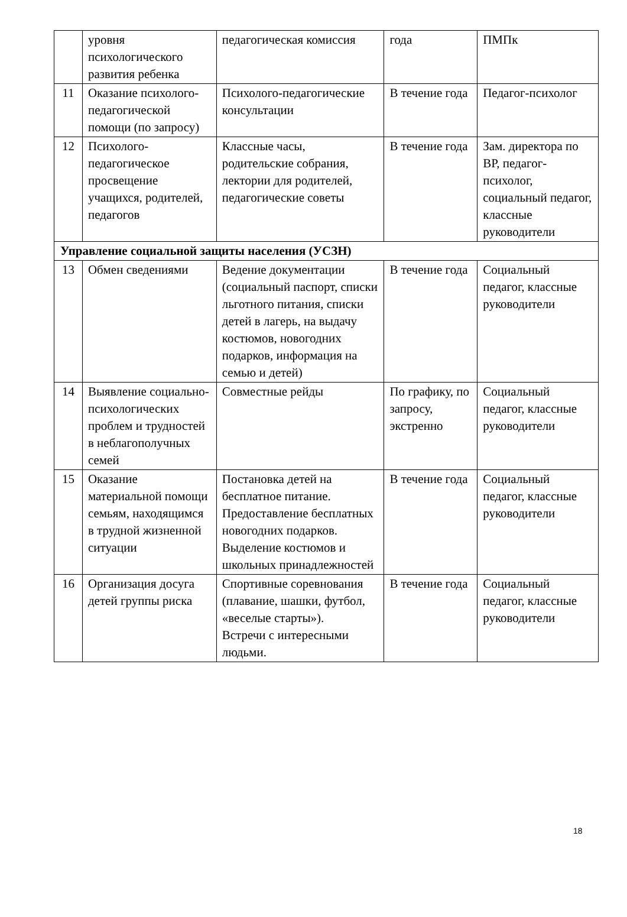| | уровня психологического развития ребенка | педагогическая комиссия | года | ПМПк |
| 11 | Оказание психолого-педагогической помощи (по запросу) | Психолого-педагогические консультации | В течение года | Педагог-психолог |
| 12 | Психолого-педагогическое просвещение учащихся, родителей, педагогов | Классные часы, родительские собрания, лектории для родителей, педагогические советы | В течение года | Зам. директора по ВР, педагог-психолог, социальный педагог, классные руководители |
| Управление социальной защиты населения (УСЗН) | | | | |
| 13 | Обмен сведениями | Ведение документации (социальный паспорт, списки льготного питания, списки детей в лагерь, на выдачу костюмов, новогодних подарков, информация на семью и детей) | В течение года | Социальный педагог, классные руководители |
| 14 | Выявление социально-психологических проблем и трудностей в неблагополучных семей | Совместные рейды | По графику, по запросу, экстренно | Социальный педагог, классные руководители |
| 15 | Оказание материальной помощи семьям, находящимся в трудной жизненной ситуации | Постановка детей на бесплатное питание. Предоставление бесплатных новогодних подарков. Выделение костюмов и школьных принадлежностей | В течение года | Социальный педагог, классные руководители |
| 16 | Организация досуга детей группы риска | Спортивные соревнования (плавание, шашки, футбол, «веселые старты»). Встречи с интересными людьми. | В течение года | Социальный педагог, классные руководители |
18